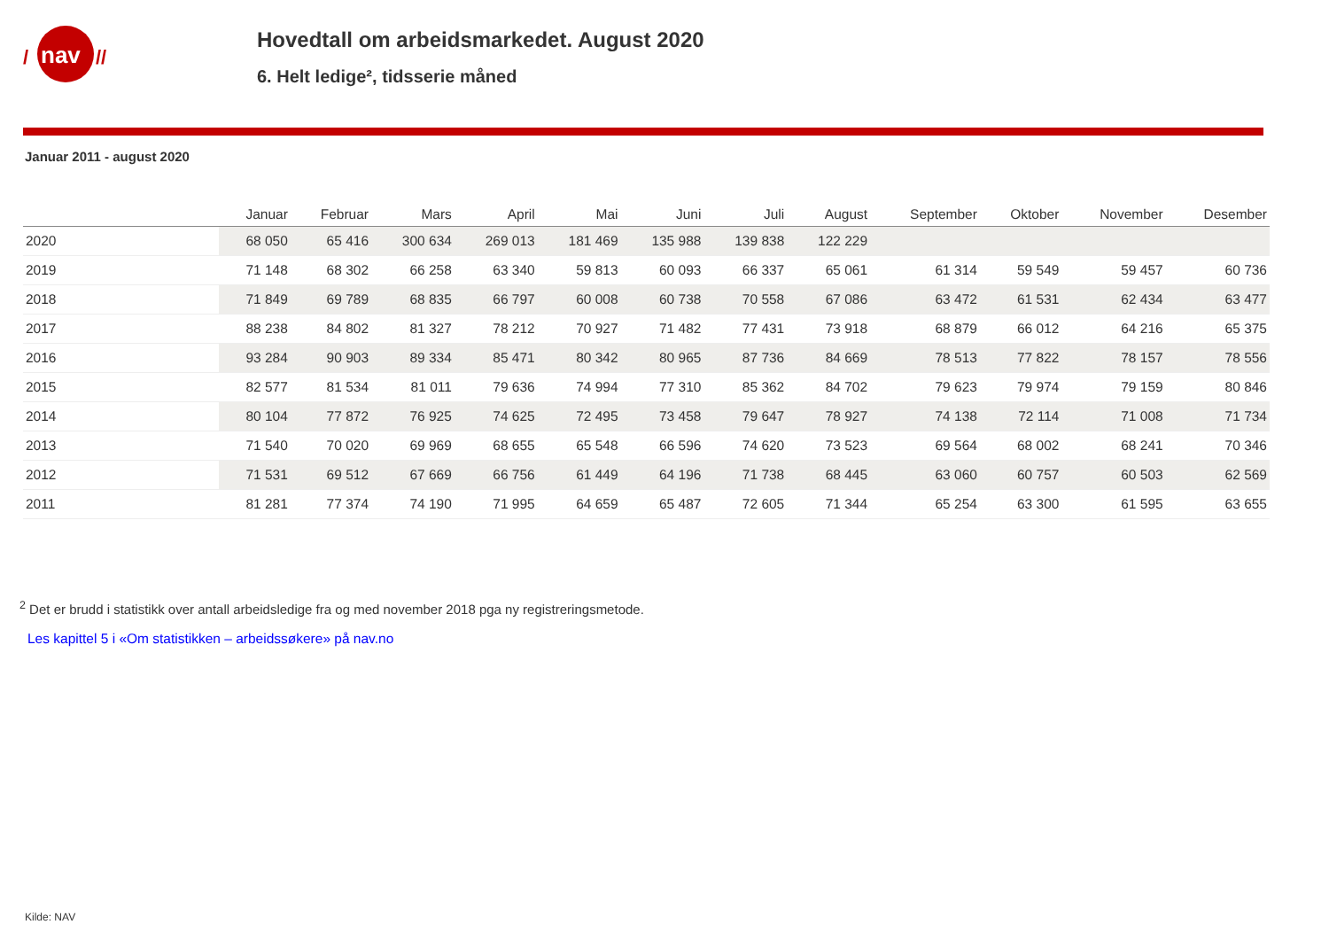nav
/
//
Hovedtall om arbeidsmarkedet. August 2020
6. Helt ledige², tidsserie måned
Januar 2011 - august 2020
| | Januar | Februar | Mars | April | Mai | Juni | Juli | August | September | Oktober | November | Desember |
| --- | --- | --- | --- | --- | --- | --- | --- | --- | --- | --- | --- | --- |
| 2020 | 68 050 | 65 416 | 300 634 | 269 013 | 181 469 | 135 988 | 139 838 | 122 229 | | | | |
| 2019 | 71 148 | 68 302 | 66 258 | 63 340 | 59 813 | 60 093 | 66 337 | 65 061 | 61 314 | 59 549 | 59 457 | 60 736 |
| 2018 | 71 849 | 69 789 | 68 835 | 66 797 | 60 008 | 60 738 | 70 558 | 67 086 | 63 472 | 61 531 | 62 434 | 63 477 |
| 2017 | 88 238 | 84 802 | 81 327 | 78 212 | 70 927 | 71 482 | 77 431 | 73 918 | 68 879 | 66 012 | 64 216 | 65 375 |
| 2016 | 93 284 | 90 903 | 89 334 | 85 471 | 80 342 | 80 965 | 87 736 | 84 669 | 78 513 | 77 822 | 78 157 | 78 556 |
| 2015 | 82 577 | 81 534 | 81 011 | 79 636 | 74 994 | 77 310 | 85 362 | 84 702 | 79 623 | 79 974 | 79 159 | 80 846 |
| 2014 | 80 104 | 77 872 | 76 925 | 74 625 | 72 495 | 73 458 | 79 647 | 78 927 | 74 138 | 72 114 | 71 008 | 71 734 |
| 2013 | 71 540 | 70 020 | 69 969 | 68 655 | 65 548 | 66 596 | 74 620 | 73 523 | 69 564 | 68 002 | 68 241 | 70 346 |
| 2012 | 71 531 | 69 512 | 67 669 | 66 756 | 61 449 | 64 196 | 71 738 | 68 445 | 63 060 | 60 757 | 60 503 | 62 569 |
| 2011 | 81 281 | 77 374 | 74 190 | 71 995 | 64 659 | 65 487 | 72 605 | 71 344 | 65 254 | 63 300 | 61 595 | 63 655 |
<sup>2</sup> Det er brudd i statistikk over antall arbeidsledige fra og med november 2018 pga ny registreringsmetode.
Les kapittel 5 i «Om statistikken – arbeidssøkere» på nav.no
Kilde: NAV